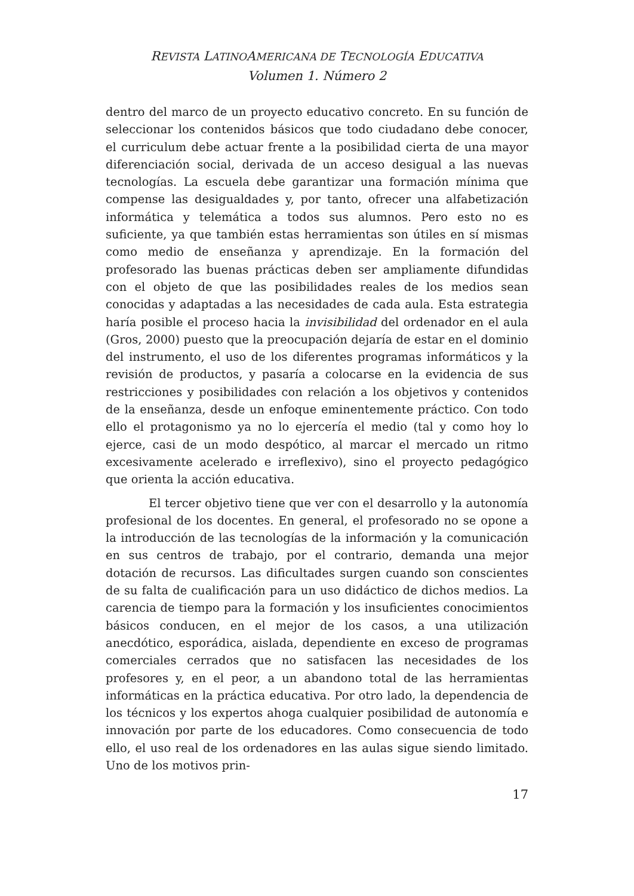REVISTA LATINOAMERICANA DE TECNOLOGÍA EDUCATIVA
Volumen 1. Número 2
dentro del marco de un proyecto educativo concreto. En su función de seleccionar los contenidos básicos que todo ciudadano debe conocer, el curriculum debe actuar frente a la posibilidad cierta de una mayor diferenciación social, derivada de un acceso desigual a las nuevas tecnologías. La escuela debe garantizar una formación mínima que compense las desigualdades y, por tanto, ofrecer una alfabetización informática y telemática a todos sus alumnos. Pero esto no es suficiente, ya que también estas herramientas son útiles en sí mismas como medio de enseñanza y aprendizaje. En la formación del profesorado las buenas prácticas deben ser ampliamente difundidas con el objeto de que las posibilidades reales de los medios sean conocidas y adaptadas a las necesidades de cada aula. Esta estrategia haría posible el proceso hacia la invisibilidad del ordenador en el aula (Gros, 2000) puesto que la preocupación dejaría de estar en el dominio del instrumento, el uso de los diferentes programas informáticos y la revisión de productos, y pasaría a colocarse en la evidencia de sus restricciones y posibilidades con relación a los objetivos y contenidos de la enseñanza, desde un enfoque eminentemente práctico. Con todo ello el protagonismo ya no lo ejercería el medio (tal y como hoy lo ejerce, casi de un modo despótico, al marcar el mercado un ritmo excesivamente acelerado e irreflexivo), sino el proyecto pedagógico que orienta la acción educativa.
El tercer objetivo tiene que ver con el desarrollo y la autonomía profesional de los docentes. En general, el profesorado no se opone a la introducción de las tecnologías de la información y la comunicación en sus centros de trabajo, por el contrario, demanda una mejor dotación de recursos. Las dificultades surgen cuando son conscientes de su falta de cualificación para un uso didáctico de dichos medios. La carencia de tiempo para la formación y los insuficientes conocimientos básicos conducen, en el mejor de los casos, a una utilización anecdótico, esporádica, aislada, dependiente en exceso de programas comerciales cerrados que no satisfacen las necesidades de los profesores y, en el peor, a un abandono total de las herramientas informáticas en la práctica educativa. Por otro lado, la dependencia de los técnicos y los expertos ahoga cualquier posibilidad de autonomía e innovación por parte de los educadores. Como consecuencia de todo ello, el uso real de los ordenadores en las aulas sigue siendo limitado. Uno de los motivos prin-
17